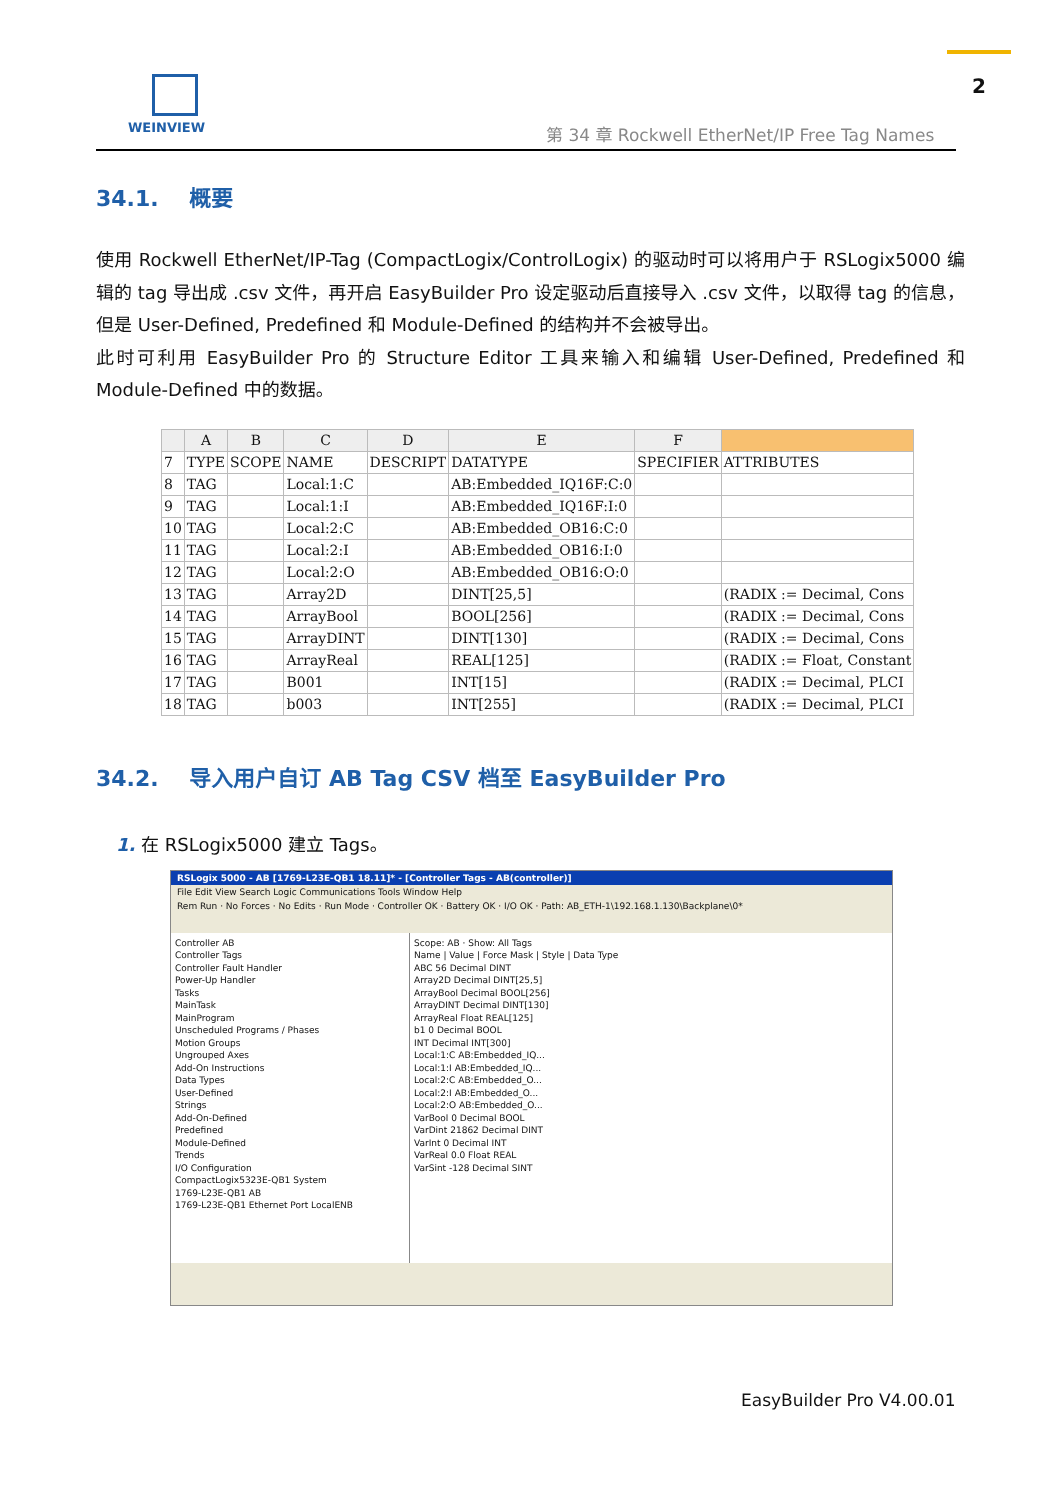2
WEINVIEW
第 34 章 Rockwell EtherNet/IP Free Tag Names
34.1. 概要
使用 Rockwell EtherNet/IP-Tag (CompactLogix/ControlLogix) 的驱动时可以将用户于 RSLogix5000 编辑的 tag 导出成 .csv 文件，再开启 EasyBuilder Pro 设定驱动后直接导入 .csv 文件，以取得 tag 的信息，但是 User-Defined, Predefined 和 Module-Defined 的结构并不会被导出。
此时可利用 EasyBuilder Pro 的 Structure Editor 工具来输入和编辑 User-Defined, Predefined 和 Module-Defined 中的数据。
| | A | B | C | D | E | F | |
| --- | --- | --- | --- | --- | --- | --- | --- |
| 7 | TYPE | SCOPE | NAME | DESCRIPT | DATATYPE | SPECIFIER | ATTRIBUTES |
| 8 | TAG | | Local:1:C | | AB:Embedded_IQ16F:C:0 | | |
| 9 | TAG | | Local:1:I | | AB:Embedded_IQ16F:I:0 | | |
| 10 | TAG | | Local:2:C | | AB:Embedded_OB16:C:0 | | |
| 11 | TAG | | Local:2:I | | AB:Embedded_OB16:I:0 | | |
| 12 | TAG | | Local:2:O | | AB:Embedded_OB16:O:0 | | |
| 13 | TAG | | Array2D | | DINT[25,5] | | (RADIX := Decimal, Cons |
| 14 | TAG | | ArrayBool | | BOOL[256] | | (RADIX := Decimal, Cons |
| 15 | TAG | | ArrayDINT | | DINT[130] | | (RADIX := Decimal, Cons |
| 16 | TAG | | ArrayReal | | REAL[125] | | (RADIX := Float, Constant |
| 17 | TAG | | B001 | | INT[15] | | (RADIX := Decimal, PLCI |
| 18 | TAG | | b003 | | INT[255] | | (RADIX := Decimal, PLCI |
34.2. 导入用户自订 AB Tag CSV 档至 EasyBuilder Pro
1. 在 RSLogix5000 建立 Tags。
RSLogix 5000 - AB [1769-L23E-QB1 18.11]* - [Controller Tags - AB(controller)]
File Edit View Search Logic Communications Tools Window Help
Rem Run · No Forces · No Edits · Run Mode · Controller OK · Battery OK · I/O OK · Path: AB_ETH-1\192.168.1.130\Backplane\0*
Controller AB
Controller Tags
Controller Fault Handler
Power-Up Handler
Tasks
MainTask
MainProgram
Unscheduled Programs / Phases
Motion Groups
Ungrouped Axes
Add-On Instructions
Data Types
User-Defined
Strings
Add-On-Defined
Predefined
Module-Defined
Trends
I/O Configuration
CompactLogix5323E-QB1 System
1769-L23E-QB1 AB
1769-L23E-QB1 Ethernet Port LocalENB
Scope: AB · Show: All Tags
Name | Value | Force Mask | Style | Data Type
ABC 56 Decimal DINT
Array2D Decimal DINT[25,5]
ArrayBool Decimal BOOL[256]
ArrayDINT Decimal DINT[130]
ArrayReal Float REAL[125]
b1 0 Decimal BOOL
INT Decimal INT[300]
Local:1:C AB:Embedded_IQ...
Local:1:I AB:Embedded_IQ...
Local:2:C AB:Embedded_O...
Local:2:I AB:Embedded_O...
Local:2:O AB:Embedded_O...
VarBool 0 Decimal BOOL
VarDint 21862 Decimal DINT
VarInt 0 Decimal INT
VarReal 0.0 Float REAL
VarSint -128 Decimal SINT
EasyBuilder Pro V4.00.01